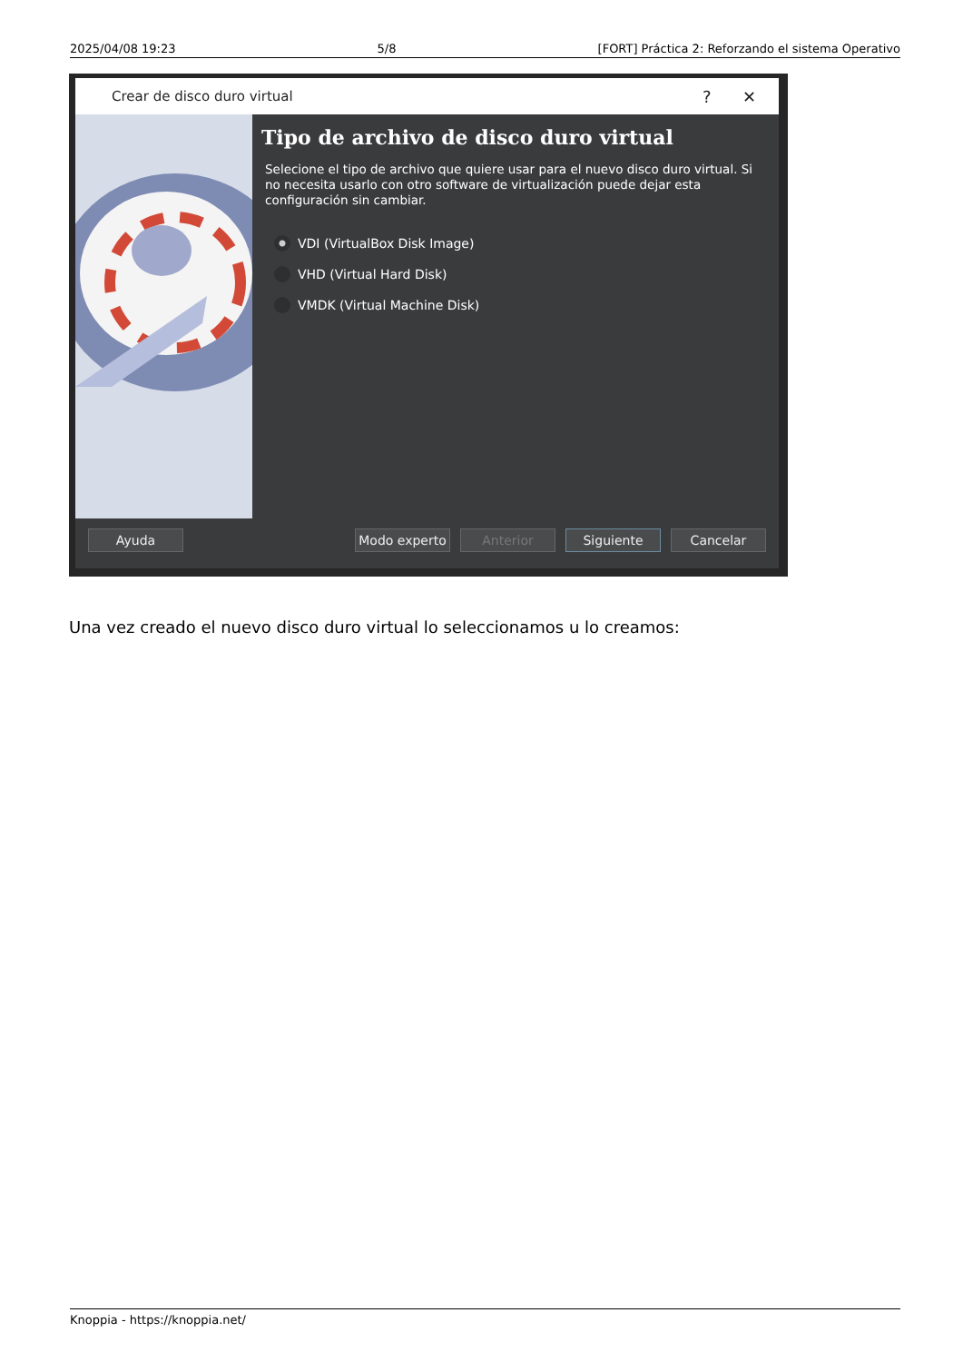2025/04/08 19:23 5/8 [FORT] Práctica 2: Reforzando el sistema Operativo
Crear de disco duro virtual? ✕
Tipo de archivo de disco duro virtual
Selecione el tipo de archivo que quiere usar para el nuevo disco duro virtual. Si no necesita usarlo con otro software de virtualización puede dejar esta configuración sin cambiar.
VDI (VirtualBox Disk Image)
VHD (Virtual Hard Disk)
VMDK (Virtual Machine Disk)
Ayuda Modo experto Anterior Siguiente Cancelar
Una vez creado el nuevo disco duro virtual lo seleccionamos u lo creamos:
Knoppia - https://knoppia.net/